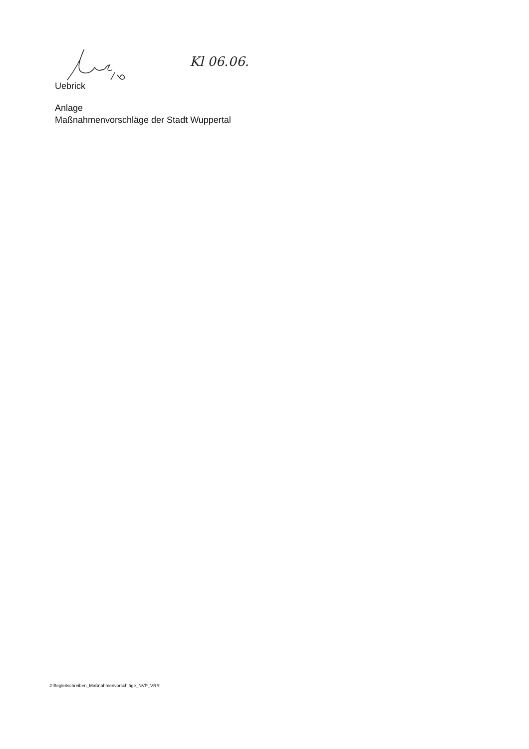Kl 06.06.
Uebrick
Anlage
Maßnahmenvorschläge der Stadt Wuppertal
2-Begleitschreiben_Maßnahmenvorschläge_NVP_VRR